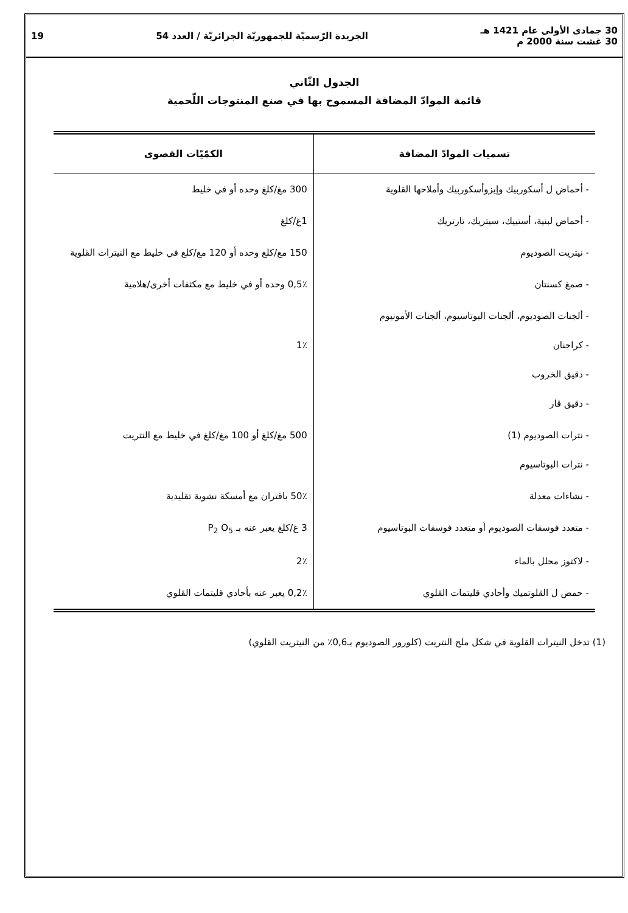30 جمادى الأولى عام 1421 هـ
30 غشت سنة 2000 م
الجريدة الرّسميّة للجمهوريّة الجزائريّة / العدد 54
19
الجدول الثّاني
قائمة الموادّ المضافة المسموح بها في صنع المنتوجات اللّحمية
| تسميات الموادّ المضافة | الكمّيّات القصوى |
| --- | --- |
| - أحماض ل أسكوربيك وإيزوأسكوربيك وأملاحها القلوية | 300 مغ/كلغ وحده أو في خليط |
| - أحماض لبنية، أستييك، سيتريك، تارتريك | 1غ/كلغ |
| - نيتريت الصوديوم | 150 مغ/كلغ وحده أو 120 مغ/كلغ في خليط مع النيترات القلوية |
| - صمغ كسنتان | 0,5٪ وحده أو في خليط مع مكثفات أخرى/هلامية |
| - ألجنات الصوديوم، ألجنات البوتاسيوم، ألجنات الأمونيوم - كراجنان - دقيق الخروب - دقيق قار | 1٪ |
| - نترات الصوديوم (1) - نترات البوتاسيوم | 500 مغ/كلغ أو 100 مغ/كلغ في خليط مع النتريت |
| - نشاءات معدلة | 50٪ باقتران مع أمسكة نشوية تقليدية |
| - متعدد فوسفات الصوديوم أو متعدد فوسفات البوتاسيوم | 3 غ/كلغ يعبر عنه بـ P<sub>2</sub> O<sub>5</sub> |
| - لاكتوز محلل بالماء | 2٪ |
| - حمض ل القلوتميك وأحادي قليتمات القلوي | 0,2٪ يعبر عنه بأحادي قليتمات القلوي |
(1) تدخل النيترات القلوية في شكل ملح النتريت (كلورور الصوديوم بـ0,6٪ من النيتريت القلوي)